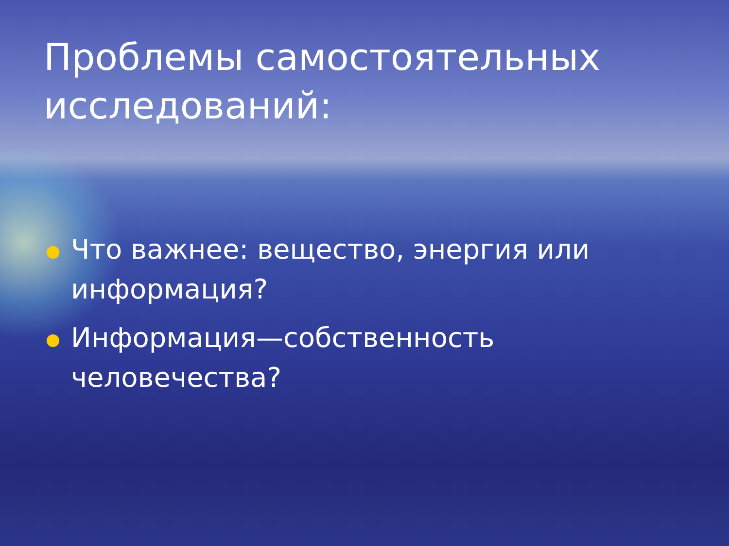Проблемы самостоятельных исследований:
Что важнее: вещество, энергия или информация?
Информация—собственность человечества?